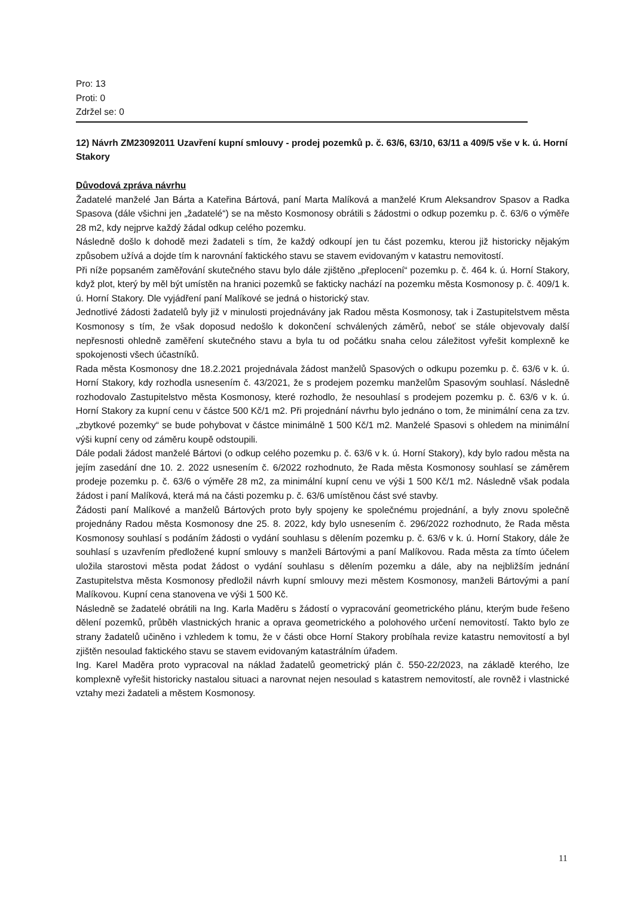Pro: 13
Proti: 0
Zdržel se: 0
12) Návrh ZM23092011 Uzavření kupní smlouvy - prodej pozemků p. č. 63/6, 63/10, 63/11 a 409/5 vše v k. ú. Horní Stakory
Důvodová zpráva návrhu
Žadatelé manželé Jan Bárta a Kateřina Bártová, paní Marta Malíková a manželé Krum Aleksandrov Spasov a Radka Spasova (dále všichni jen „žadatelé“) se na město Kosmonosy obrátili s žádostmi o odkup pozemku p. č. 63/6 o výměře 28 m2, kdy nejprve každý žádal odkup celého pozemku.
Následně došlo k dohodě mezi žadateli s tím, že každý odkoupí jen tu část pozemku, kterou již historicky nějakým způsobem užívá a dojde tím k narovnání faktického stavu se stavem evidovaným v katastru nemovitostí.
Při níže popsaném zaměřování skutečného stavu bylo dále zjištěno „přeplocení“ pozemku p. č. 464 k. ú. Horní Stakory, když plot, který by měl být umístěn na hranici pozemků se fakticky nachází na pozemku města Kosmonosy p. č. 409/1 k. ú. Horní Stakory. Dle vyjádření paní Malíkové se jedná o historický stav.
Jednotlivé žádosti žadatelů byly již v minulosti projednávány jak Radou města Kosmonosy, tak i Zastupitelstvem města Kosmonosy s tím, že však doposud nedošlo k dokončení schválených záměrů, neboť se stále objevovaly další nepřesnosti ohledně zaměření skutečného stavu a byla tu od počátku snaha celou záležitost vyřešit komplexně ke spokojenosti všech účastníků.
Rada města Kosmonosy dne 18.2.2021 projednávala žádost manželů Spasových o odkupu pozemku p. č. 63/6 v k. ú. Horní Stakory, kdy rozhodla usnesením č. 43/2021, že s prodejem pozemku manželům Spasovým souhlasí. Následně rozhodovalo Zastupitelstvo města Kosmonosy, které rozhodlo, že nesouhlasí s prodejem pozemku p. č. 63/6 v k. ú. Horní Stakory za kupní cenu v částce 500 Kč/1 m2. Při projednání návrhu bylo jednáno o tom, že minimální cena za tzv. „zbytkové pozemky“ se bude pohybovat v částce minimálně 1 500 Kč/1 m2. Manželé Spasovi s ohledem na minimální výši kupní ceny od záměru koupě odstoupili.
Dále podali žádost manželé Bártovi (o odkup celého pozemku p. č. 63/6 v k. ú. Horní Stakory), kdy bylo radou města na jejím zasedání dne 10. 2. 2022 usnesením č. 6/2022 rozhodnuto, že Rada města Kosmonosy souhlasí se záměrem prodeje pozemku p. č. 63/6 o výměře 28 m2, za minimální kupní cenu ve výši 1 500 Kč/1 m2. Následně však podala žádost i paní Malíková, která má na části pozemku p. č. 63/6 umístěnou část své stavby.
Žádosti paní Malíkové a manželů Bártových proto byly spojeny ke společnému projednání, a byly znovu společně projednány Radou města Kosmonosy dne 25. 8. 2022, kdy bylo usnesením č. 296/2022 rozhodnuto, že Rada města Kosmonosy souhlasí s podáním žádosti o vydání souhlasu s dělením pozemku p. č. 63/6 v k. ú. Horní Stakory, dále že souhlasí s uzavřením předložené kupní smlouvy s manželi Bártovými a paní Malíkovou. Rada města za tímto účelem uložila starostovi města podat žádost o vydání souhlasu s dělením pozemku a dále, aby na nejbližším jednání Zastupitelstva města Kosmonosy předložil návrh kupní smlouvy mezi městem Kosmonosy, manželi Bártovými a paní Malíkovou. Kupní cena stanovena ve výši 1 500 Kč.
Následně se žadatelé obrátili na Ing. Karla Maděru s žádostí o vypracování geometrického plánu, kterým bude řešeno dělení pozemků, průběh vlastnických hranic a oprava geometrického a polohového určení nemovitostí. Takto bylo ze strany žadatelů učiněno i vzhledem k tomu, že v části obce Horní Stakory probíhala revize katastru nemovitostí a byl zjištěn nesoulad faktického stavu se stavem evidovaným katastrálním úřadem.
Ing. Karel Maděra proto vypracoval na náklad žadatelů geometrický plán č. 550-22/2023, na základě kterého, lze komplexně vyřešit historicky nastalou situaci a narovnat nejen nesoulad s katastrem nemovitostí, ale rovněž i vlastnické vztahy mezi žadateli a městem Kosmonosy.
11